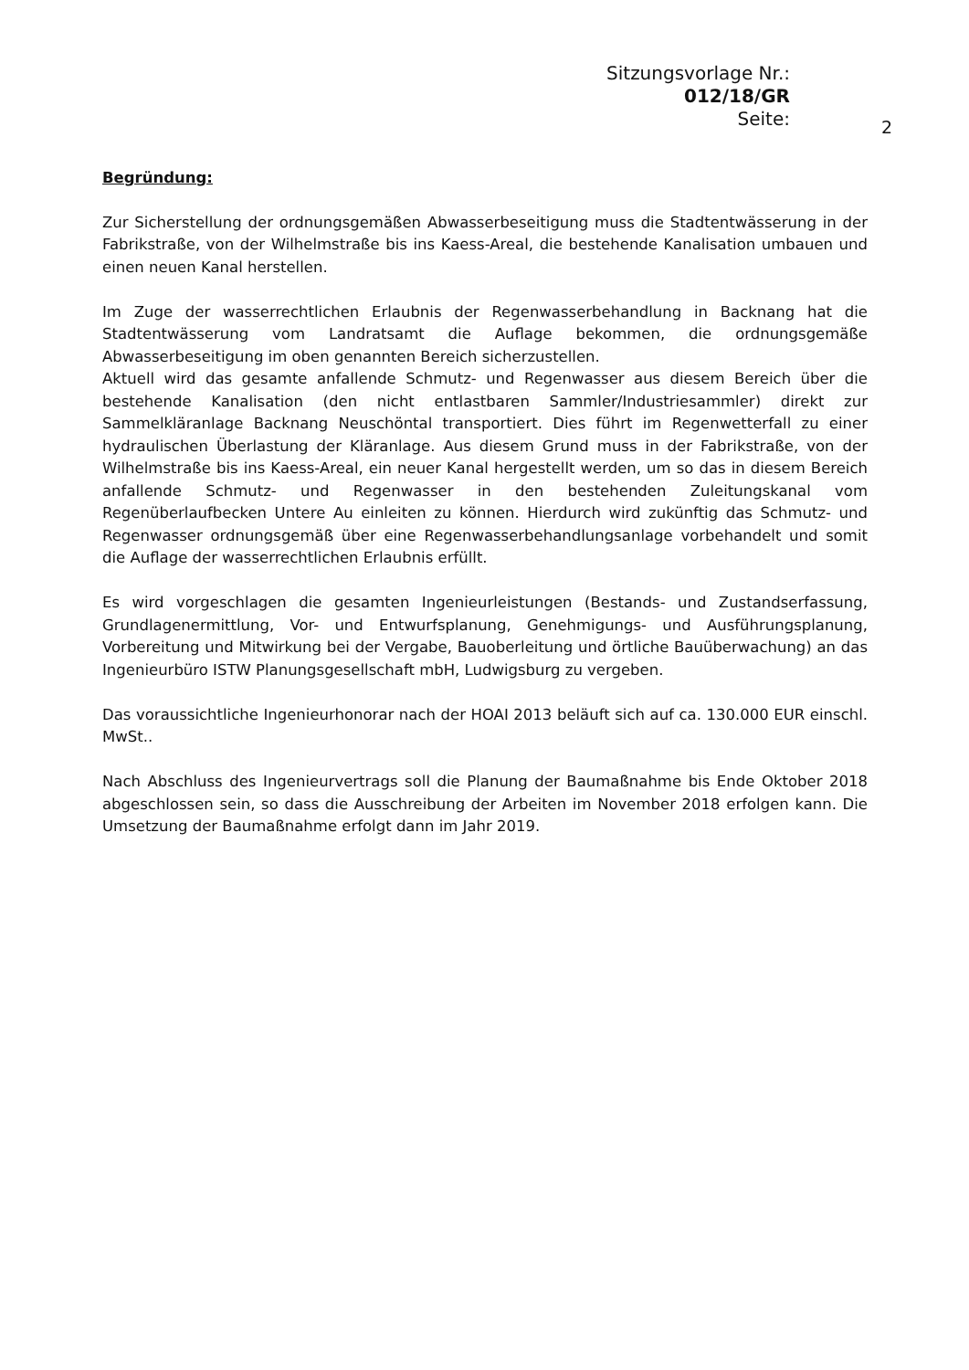Sitzungsvorlage Nr.:
012/18/GR
Seite:
2
Begründung:
Zur Sicherstellung der ordnungsgemäßen Abwasserbeseitigung muss die Stadtentwässerung in der Fabrikstraße, von der Wilhelmstraße bis ins Kaess-Areal, die bestehende Kanalisation umbauen und einen neuen Kanal herstellen.
Im Zuge der wasserrechtlichen Erlaubnis der Regenwasserbehandlung in Backnang hat die Stadtentwässerung vom Landratsamt die Auflage bekommen, die ordnungsgemäße Abwasserbeseitigung im oben genannten Bereich sicherzustellen.
Aktuell wird das gesamte anfallende Schmutz- und Regenwasser aus diesem Bereich über die bestehende Kanalisation (den nicht entlastbaren Sammler/Industriesammler) direkt zur Sammelkläranlage Backnang Neuschöntal transportiert. Dies führt im Regenwetterfall zu einer hydraulischen Überlastung der Kläranlage. Aus diesem Grund muss in der Fabrikstraße, von der Wilhelmstraße bis ins Kaess-Areal, ein neuer Kanal hergestellt werden, um so das in diesem Bereich anfallende Schmutz- und Regenwasser in den bestehenden Zuleitungskanal vom Regenüberlaufbecken Untere Au einleiten zu können. Hierdurch wird zukünftig das Schmutz- und Regenwasser ordnungsgemäß über eine Regenwasserbehandlungsanlage vorbehandelt und somit die Auflage der wasserrechtlichen Erlaubnis erfüllt.
Es wird vorgeschlagen die gesamten Ingenieurleistungen (Bestands- und Zustandserfassung, Grundlagenermittlung, Vor- und Entwurfsplanung, Genehmigungs- und Ausführungsplanung, Vorbereitung und Mitwirkung bei der Vergabe, Bauoberleitung und örtliche Bauüberwachung) an das Ingenieurbüro ISTW Planungsgesellschaft mbH, Ludwigsburg zu vergeben.
Das voraussichtliche Ingenieurhonorar nach der HOAI 2013 beläuft sich auf ca. 130.000 EUR einschl. MwSt..
Nach Abschluss des Ingenieurvertrags soll die Planung der Baumaßnahme bis Ende Oktober 2018 abgeschlossen sein, so dass die Ausschreibung der Arbeiten im November 2018 erfolgen kann. Die Umsetzung der Baumaßnahme erfolgt dann im Jahr 2019.